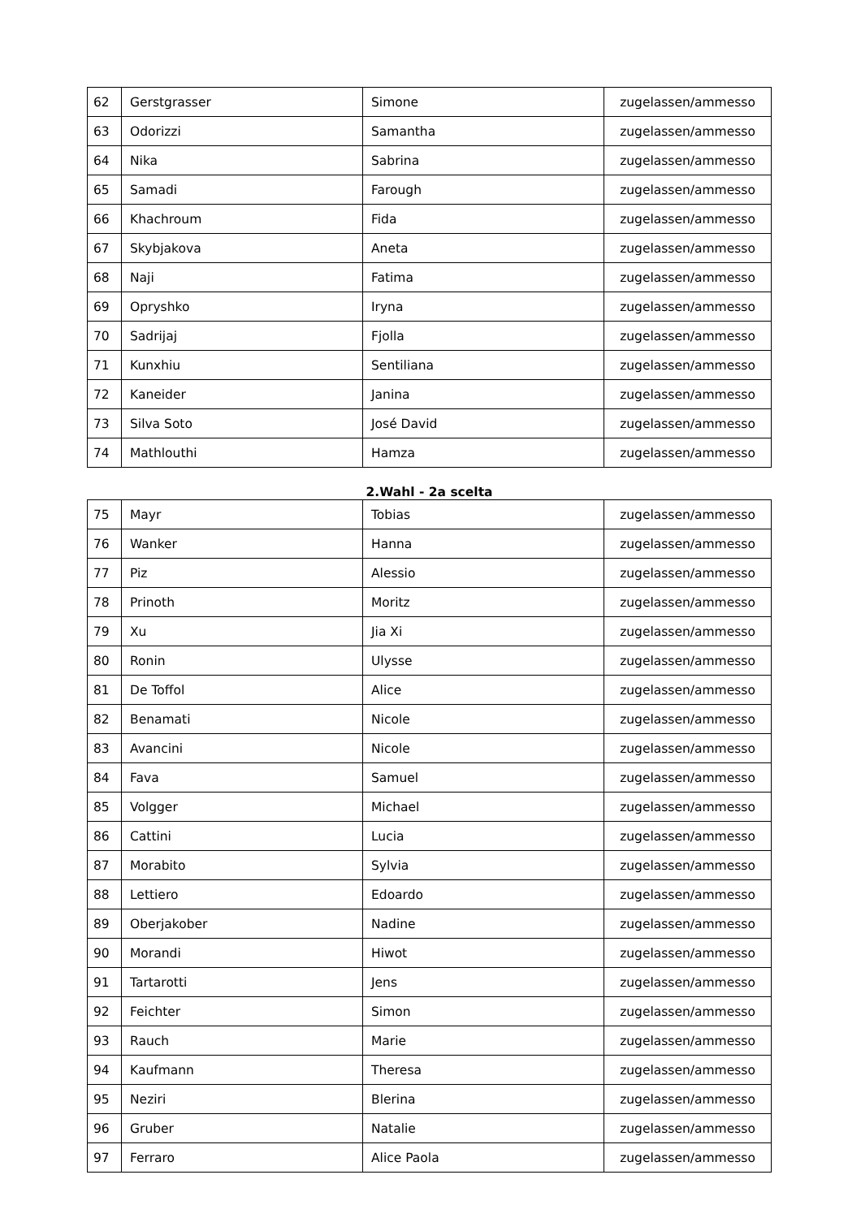| 62 | Gerstgrasser | Simone | zugelassen/ammesso |
| 63 | Odorizzi | Samantha | zugelassen/ammesso |
| 64 | Nika | Sabrina | zugelassen/ammesso |
| 65 | Samadi | Farough | zugelassen/ammesso |
| 66 | Khachroum | Fida | zugelassen/ammesso |
| 67 | Skybjakova | Aneta | zugelassen/ammesso |
| 68 | Naji | Fatima | zugelassen/ammesso |
| 69 | Opryshko | Iryna | zugelassen/ammesso |
| 70 | Sadrijaj | Fjolla | zugelassen/ammesso |
| 71 | Kunxhiu | Sentiliana | zugelassen/ammesso |
| 72 | Kaneider | Janina | zugelassen/ammesso |
| 73 | Silva Soto | José David | zugelassen/ammesso |
| 74 | Mathlouthi | Hamza | zugelassen/ammesso |
2.Wahl - 2a scelta
| 75 | Mayr | Tobias | zugelassen/ammesso |
| 76 | Wanker | Hanna | zugelassen/ammesso |
| 77 | Piz | Alessio | zugelassen/ammesso |
| 78 | Prinoth | Moritz | zugelassen/ammesso |
| 79 | Xu | Jia Xi | zugelassen/ammesso |
| 80 | Ronin | Ulysse | zugelassen/ammesso |
| 81 | De Toffol | Alice | zugelassen/ammesso |
| 82 | Benamati | Nicole | zugelassen/ammesso |
| 83 | Avancini | Nicole | zugelassen/ammesso |
| 84 | Fava | Samuel | zugelassen/ammesso |
| 85 | Volgger | Michael | zugelassen/ammesso |
| 86 | Cattini | Lucia | zugelassen/ammesso |
| 87 | Morabito | Sylvia | zugelassen/ammesso |
| 88 | Lettiero | Edoardo | zugelassen/ammesso |
| 89 | Oberjakober | Nadine | zugelassen/ammesso |
| 90 | Morandi | Hiwot | zugelassen/ammesso |
| 91 | Tartarotti | Jens | zugelassen/ammesso |
| 92 | Feichter | Simon | zugelassen/ammesso |
| 93 | Rauch | Marie | zugelassen/ammesso |
| 94 | Kaufmann | Theresa | zugelassen/ammesso |
| 95 | Neziri | Blerina | zugelassen/ammesso |
| 96 | Gruber | Natalie | zugelassen/ammesso |
| 97 | Ferraro | Alice Paola | zugelassen/ammesso |